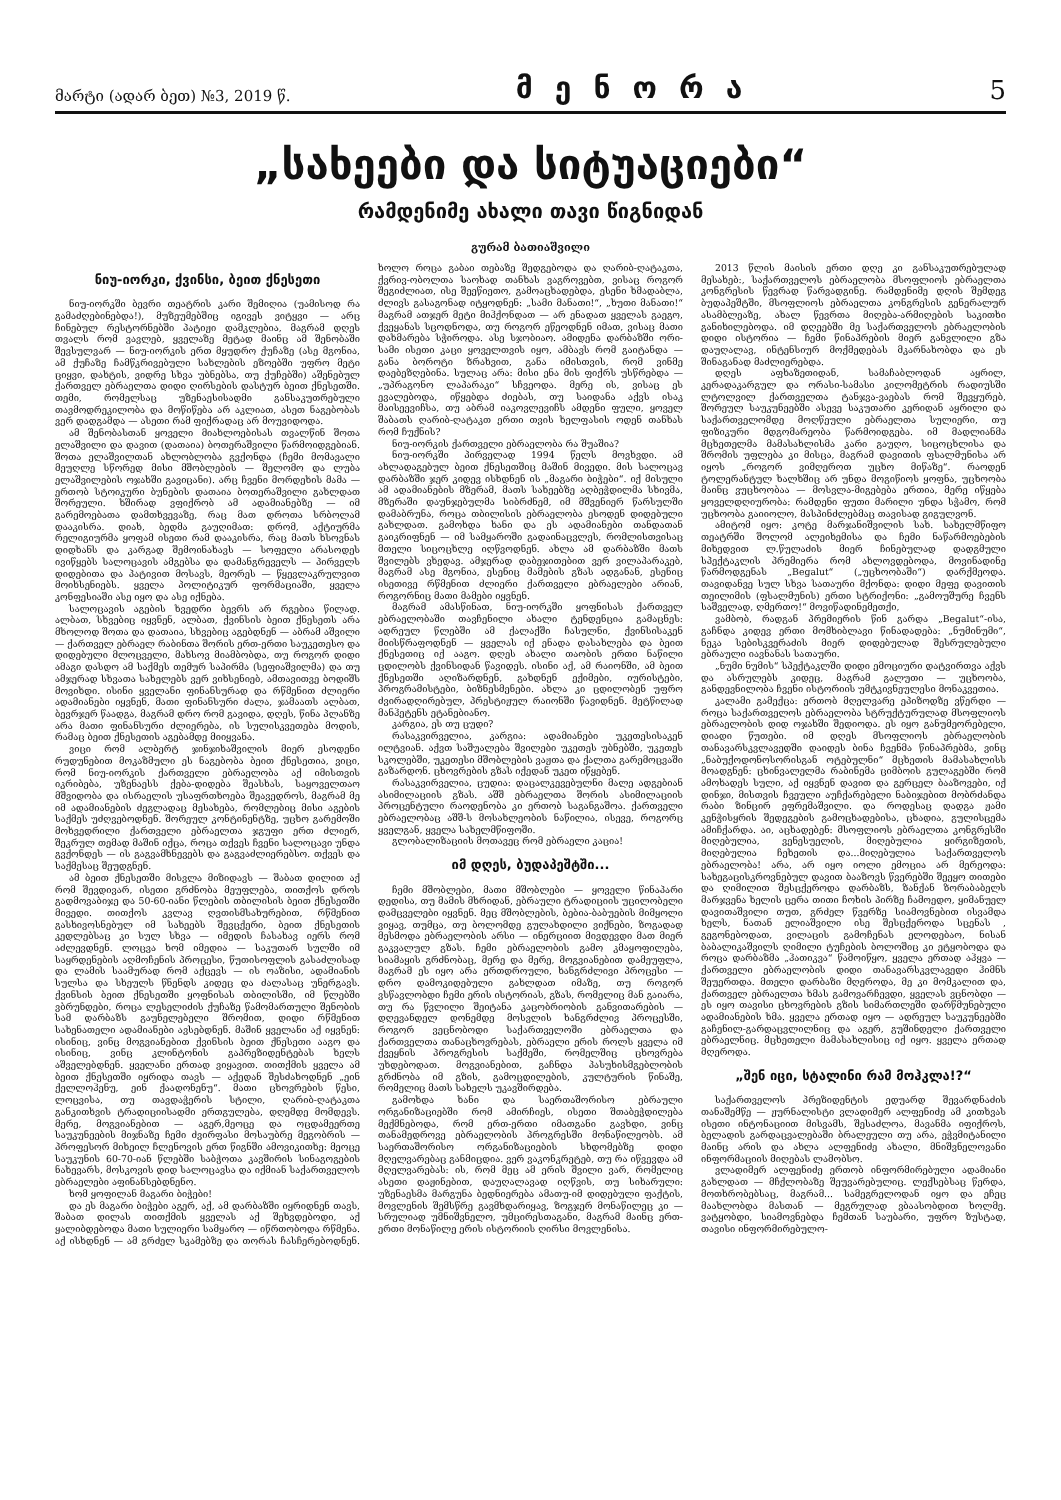მარტი (ადარ ბეთ) №3, 2019 წ. მენორა 5
„სახეები და სიტუაციები“
რამდენიმე ახალი თავი წიგნიდან
გურამ ბათიაშვილი
ნიუ-იორკი, ქვინსი, ბეით ქნესეთი
ნიუ-იორკში ბევრი თეატრის კარი შემიღია (უამისოდ რა გამაძღებინებდა!), მუზეუმებშიც იგივეს ვიტყვი — არც ჩინებულ რესტორნებში პატიჟი დამკლებია, მაგრამ დღეს თვალს რომ ვავლებ, ყველაზე მეტად მაინც ამ შენობაში შევსულვარ — ნიუ-იორკის ერთ მყუდრო ქუჩაზე (ასე მგონია, ამ ქუჩაზე ჩამწკრივებული სახლების ეზოებში უფრო მეტი ციყვი, დახტის, ვიდრე სხვა უბნებსა, თუ ქუჩებში) აშენებულ ქართველ ებრაელთა დიდი ღირსების დასტურ ბეით ქნესეთში. თემი, რომელსაც უზენაესისადმი განსაკუთრებული თავმოდრეკილობა და მოწიწება არ აკლიათ, ასეთ ნაგებობას ვერ დადგამდა — ასეთი რამ ფიქრადაც არ მოუვიდოდა.
ამ შენობასთან ყოველი მიახლოებისას თვალწინ შოთა ელაშვილი და დავით (დათაია) ბოთერაშვილი წარმოიდგებიან. შოთა ელაშვილთან ახლობლობა გვქონდა (ჩემი მომავალი მეუღლე სწორედ მისი მშობლების — შელომო და ლუბა ელაშვილების ოჯახში გავიცანი). არც ჩვენი მორდეხის მამა — ერთობ სტოიკური ბუნების დათაია ბოთერაშვილი გახლდათ შორეული. ხშირად ვფიქრობ ამ ადამიანებზე — იმ გარემოებათა დამთხვევაზე, რაც მათ დროთა სრბოლამ დააკისრა. დიახ, ბედმა გაუღიმათ: დრომ, აქტიურმა რელიგიურმა ყოფამ ისეთი რამ დააკისრა, რაც მათს ხსოვნას დიდხანს და კარგად შემოინახავს — სოფელი არასოდეს ივიწყებს სალოცავის ამგებსა და დამანგრეველს — პირველს დიდებითა და პატივით მოსავს, მეორეს — წყევლაკრულვით მოიხსენიებს. ყველა პოლიტიკურ ფორმაციაში, ყველა კონფესიაში ასე იყო და ასე იქნება.
სალოცავის აგების ხვედრი ბევრს არ რგებია წილად. ალბათ, სხვებიც იყვნენ, ალბათ, ქვინსის ბეით ქნესეთს არა მხოლოდ შოთა და დათაია, სხვებიც აგებდნენ — აბრამ აშვილი — ქართველ ებრაელ რაბინთა შორის ერთ-ერთი საუკეთესო და დიდებული მლოცველი, მახსოვ მიამბობდა, თუ როგორ დიდი ამაგი დასდო ამ საქმეს თემურ საპირმა (სეფიაშვილმა) და თუ ამჯერად სხვათა სახელებს ვერ ვიხსენიებ, ამთავითვე ბოდიშს მოვიხდი. ისინი ყველანი ფინანსურად და რწმენით ძლიერი ადამიანები იყვნენ, მათი ფინანსური ძალა, ჯამაათს ალბათ, ბევრჯერ წაადგა, მაგრამ დრო რომ გავიდა, დღეს, წინა პლანზე არა მათი ფინანსური ძლიერება, ის სულისკვეთება მოდის, რამაც ბეით ქნესეთის აგებამდე მიიყვანა.
ვიცი რომ ალბერტ ჯინჯიხაშვილის მიერ ესოდენი რუდუნებით მოკაზმული ეს ნაგებობა ბეით ქნესეთია, ვიცი, რომ ნიუ-იორკის ქართველი ებრაელობა აქ იმისთვის იკრიბება, უზენაესს ქება-დიდება შეასხას, საყოველთაო მშვიდობა და ისრაელის უსაფრთხოება შეავედროს, მაგრამ მე იმ ადამიანების ძეგლადაც მესახება, რომლებიც მისი აგების საქმეს უძღვებოდნენ. შორეულ კონტინენტზე, უცხო გარემოში მოხვედრილი ქართველი ებრაელთა ჯგუფი ერთ ძლიერ, შეკრულ თემად მაშინ იქცა, როცა თქვეს ჩვენი სალოცავი უნდა გვქონდეს — ის გაგვამხნევებს და გაგვაძლიერებსო. თქვეს და საქმესაც შეუდგნენ.
ამ ბეით ქნესეთში მისვლა მიზიდავს — შაბათ დილით აქ რომ შევდივარ, ისეთი გრძნობა მეუფლება, თითქოს დროს გადმოვაბიჯე და 50-60-იანი წლების თბილისის ბეით ქნესეთში მივედი. თითქოს კვლავ ღვთისმსახურებით, რწმენით გასხივოსნებულ იმ სახეებს შევცქერი, ბეით ქნესეთის კედლებსაც კი სულ სხვა — იმედის ჩასახავ იერს რომ აძლევდნენ. ლოცვა ხომ იმედია — საკუთარ სულში იმ საყრდენების აღმოჩენის პროცესი, წუთისოფლის გასაძლისად და ლამის საამურად რომ აქცევს — ის ოაზისი, ადამიანის სულსა და სხეულს წნენდს კიდეც და ძალასაც უნერგავს. ქვინსის ბეით ქნესეთში ყოფნისას თბილისში, იმ წლებში ვბრუნდები, როცა ლესელიძის ქუჩაზე წამომართული შენობის სამ დარბაზს გაუნელებელი შრომით, დიდი რწმენით სახენათელი ადამიანები ავსებდნენ. მაშინ ყველანი აქ იყვნენ: ისინიც, ვინც მოგვიანებით ქვინსის ბეით ქნესეთი ააგო და ისინიც, ვინც კლინტონის გაპრეზიდენტებას ხელს აშველებდნენ. ყველანი ერთად ვიყავით. თითქმის ყველა ამ ბეით ქნესეთში იყრიდა თავს — აქედან შესძახოდნენ „ეინ ქელლოჰენუ, ეინ ქაადონენუ“. მათი ცხოვრების წესი, ლოცვისა, თუ თავდაჭერის სტილი, ღარიბ-ღატაკთა განკითხვის ტრადიციისადმი ერთგულება, დღემდე მომდევს. მერე, მოგვიანებით — აგერ,მეოცე და ოცდამეერთე საუკუნეების მიჯნაზე ჩემი ძვირფასი მოსაუბრე მეგობრის — პროფესორ მიხეილ ჩლენოვის ერთ წიგნში ამოვიკითხე: მეოცე საუკუნის 60-70-იან წლებში საბჭოთა კავშირის სინაგოგების ნახევარს, მოსკოვის დიდ სალოცავსა და იქმიან საქართველოს ებრაელები აფინანსებდნენო.
ხომ ყოფილან მაგარი ბიჭები!
და ეს მაგარი ბიჭები აგერ, აქ, ამ დარბაზში იყრიდნენ თავს, შაბათ დილას თითქმის ყველას აქ შეხვდებოდი, აქ ყალიბდებოდა მათი სულიერი სამყარო — იწრთობოდა რწმენა. აქ ისხდნენ — ამ გრძელ სკამებზე და თორას ჩასჩერებოდნენ. ხოლო როცა გაბაი თებაზე შედგებოდა და ღარიბ-ღატაკთა, ქვრივ-ობოლთა საოხად თანხას ვაგროვებთ, ვისაც როგორ შეგიძლიათ, ისე შეეწიეთო, გამოაცხადებდა, ესენი ხმადაბლა, ძლივს გასაგონად იტყოდნენ: „სამი მანათი!“, „ხუთი მანათი!“ მაგრამ ათჯერ მეტი მიჰქონდათ — არ ენადათ ყველას გაეგო, ქვეყანას სცოდნოდა, თუ როგორ ეწეოდნენ იმათ, ვისაც მათი დახმარება სჭიროდა. ასე სჯობიაო. ამიდენა დარბაზში ორი-სამი ისეთი კაცი ყოველთვის იყო, ამბავს რომ გაიტანდა — განა ბოროტი ზრახვით, განა იმისთვის, რომ ვინმე დაებეზღებინა. სულაც არა: მისი ენა მის ფიქრს უსწრებდა — „უპრაგონო ლაპარაკი“ სჩვეოდა. მერე ის, ვისაც ეს ევალებოდა, იწყებდა ძიებას, თუ საიდანა აქვს ისაკ მაისეევიჩსა, თუ აბრამ იაკოვლევიჩს ამდენი ფული, ყოველ შაბათს ღარიბ-ღატაკთ ერთი თვის ხელფასის ოდენ თანხას რომ ჩუქნის?
ნიუ-იორკის ქართველი ებრაელობა რა შუაშია?
ნიუ-იორკში პირველად 1994 წელს მოვხვდი. ამ ახლადაგებულ ბეით ქნესეთშიც მაშინ მივედი. მის სალოცავ დარბაზში ჯერ კიდევ ისხდნენ ის „მაგარი ბიჭები“. იქ მისული ამ ადამიანების მზერამ, მათს სახეებზე აღბეჭდილმა სხივმა, მზერაში დაუნჯებულმა სიბრძნემ, იმ მშვენიერ წარსულში დამაბრუნა, როცა თბილისის ებრაელობა ესოდენ დიდებული გახლდათ. გამოხდა ხანი და ეს ადამიანები თანდათან გაიკრიფნენ — იმ სამყაროში გადაინაცვლეს, რომლისთვისაც მთელი სიცოცხლე იღწვოდნენ. ახლა ამ დარბაზში მათს შვილებს ვხედავ. ამჯერად დაბეჯითებით ვერ ვილაპარაკებ, მაგრამ ასე მგონია, ესენიც მამების გზას ადგანან, ესენიც ისეთივე რწმენით ძლიერი ქართველი ებრაელები არიან, როგორნიც მათი მამები იყვნენ.
მაგრამ ამასწინათ, ნიუ-იორკში ყოფნისას ქართველ ებრაელობაში თავჩენილი ახალი ტენდენცია გამაცნეს: ადრეულ წლებში ამ ქალაქში ჩასულნი, ქვინსისაკენ მიისწრაფოდნენ — ყველას იქ ენადა დასახლება და ბეით ქნესეთიც იქ ააგო. დღეს ახალი თაობის ერთი ნაწილი ცდილობს ქვინსიდან წავიდეს. ისინი აქ, ამ რაიონში, ამ ბეით ქნესეთში აღიზარდნენ, გახდნენ ექიმები, იურისტები, პროგრამისტები, ბიზნესმენები. ახლა კი ცდილობენ უფრო ძვირადღირებულ, პრესტიჟულ რაიონში წავიდნენ. მეტწილად მანჰეტენს ეტანებიანო.
კარგია, ეს თუ ცუდი?
რასაკვირველია, კარგია: ადამიანები უკეთესისაკენ ილტვიან. აქვთ საშუალება შვილები უკეთეს უბნებში, უკეთეს სკოლებში, უკეთესი მშობლების ვაჟთა და ქალთა გარემოცვაში გაზარდონ. ცხოვრების გზას იქედან უკეთ იწყებენ.
რასაკვირველია, ცუდია: დაცალკევებულნი მალე ადგებიან ასიმილაციის გზას. აშშ ებრაელთა შორის ასიმილაციის პროცენტული რაოდენობა კი ერთობ საგანგაშოა. ქართველი ებრაელობაც აშშ-ს მოსახლეობის ნაწილია, ისევე, როგორც ყველგან, ყველა სახელმწიფოში.
გლობალიზაციის მოთავეც რომ ებრაელი კაცია!
იმ დღეს, ბუდაპეშტში...
ჩემი მშობლები, მათი მშობლები — ყოველი წინაპარი დედისა, თუ მამის მხრიდან, ებრაული ტრადიციის უცილობელი დამცველები იყვნენ. მეც მშობლების, ბებია-ბაბუების მიმყოლი ვიყავ, თუმცა, თუ ბოლომდე გულახდილი ვიქნები, ზოგადად მესმოდა ებრაელობის არსი — ინერციით მივდევდი მათ მიერ გაკვალულ გზას. ჩემი ებრაელობის გამო კმაყოფილება, სიამაყის გრძნობაც, მერე და მერე, მოგვიანებით დამეუფლა, მაგრამ ეს იყო არა ერთდროული, ხანგრძლივი პროცესი — დრო დამოკიდებული გახლდათ იმაზე, თუ როგორ ვსწავლობდი ჩემი ერის ისტორიას, გზას, რომელიც მან გაიარა, თუ რა წვლილი შეიტანა კაცობრიობის განვითარების — დღევანდელ დონემდე მოსვლის ხანგრძლივ პროცესში, როგორ ვეცნობოდი საქართველოში ებრაელთა და ქართველთა თანაცხოვრებას, ებრაელი ერის როლს ყველა იმ ქვეყნის პროგრესის საქმეში, რომელშიც ცხოვრება უხდებოდათ. მოგვიანებით, გაჩნდა პასუხისმგებლობის გრძნობა იმ გზის, გამოცდილების, კულტურის წინაშე, რომელიც მათს სახელს უკავშირდება.
გამოხდა ხანი და საერთაშორისო ებრაული ორგანიზაციებში რომ ამირჩიეს, ისეთი შთაბეჭდილება მექმნებოდა, რომ ერთ-ერთი იმათგანი გავხდი, ვინც თანამედროვე ებრაელობის პროგრესში მონაწილეობს. ამ საერთაშორისო ორგანიზაციების სხდომებზე დიდი მღელვარებაც განმიცდია. ვერ ვაკონკრეტებ, თუ რა იწვევდა ამ მღელვარებას: ის, რომ მეც ამ ერის შვილი ვარ, რომელიც ასეთი დაჟინებით, დაუღალავად იღწვის, თუ სიხარული: უზენაესმა მარგუნა ბედნიერება ამათუ-იმ დიდებული ფაქტის, მოვლენის შემსწრე გავმხდარიყავ, ზოგჯერ მონაწილეც კი — სრულიად უმნიშვნელო, უმცირესთაგანი, მაგრამ მაინც ერთ-ერთი მონაწილე ერის ისტორიის ღირსი მოვლენისა.
2013 წლის მაისის ერთი დღე კი განსაკუთრებულად მესახებ:, საქართველოს ებრაელობა მსოფლიოს ებრაელთა კონგრესის წევრად წარვადგინე. რამდენიმე დღის შემდეგ ბუდაპეშტში, მსოფლიოს ებრაელთა კონგრესის გენერალურ ასამბლეაზე, ახალ წევრთა მიღება-არმიღების საკითხი განიხილებოდა. იმ დღეებში მე საქართველოს ებრაელობის დიდი ისტორია — ჩემი წინაპრების მიერ განვლილი გზა დაუღალავ, ინტენსიურ მოქმედებას მკარნახობდა და ეს შინაგანად მაძლიერებდა.
დღეს აფხაზეთიდან, სამაჩაბლოდან აყრილ, კერადაკარგულ და ორასი-სამასი კილომეტრის რადიუსში ლტოლვილ ქართველთა ტანჯვა-ვაებას რომ შევყურებ, შორეულ საუკუნეებში ასევე საკუთარი კერიდან აყრილი და საქართველომდე მოღწეული ებრაელთა სულიერი, თუ ფიზიკური მდგომარეობა წარმოიდგება. იმ მადლიანმა მცხეთელმა მამასახლისმა კარი გაუღო, სიცოცხლისა და შრომის უფლება კი მისცა, მაგრამ დავითის ფსალმუნისა არ იყოს „როგორ ვიმღეროთ უცხო მიწაზე“. რაოდენ ტოლერანტულ ხალხშიც არ უნდა მოგიწიოს ყოფნა, უცხოობა მაინც ვუცხოობაა — მოსვლა-მიგებება ერთია, მერე იწყება ყოველდღიურობა: რამდენი ფუთი მარილი უნდა სჭამო, რომ უცხოობა გაიიოლო, მასპინძლებმაც თავისად გიგულვონ.
ამიტომ იყო: კოტე მარჯანიშვილის სახ. სახელმწიფო თეატრში შოლომ ალეიხემისა და ჩემი ნაწარმოებების მიხედვით ლ.წულაძის მიერ ჩინებულად დადგმული სპექტაკლის პრემიერა რომ ახლოვდებოდა, მოვინადინე წარმოდგენას „Begalut“ („უცხოობაში“) დარქმეოდა. თავიდანვე სულ სხვა სათაური მქონდა: დიდი მეფე დავითის თეილიმის (ფსალმუნის) ერთი სტრიქონი: „გამოუშურე ჩვენს საშველად, ღმერთო!“ მოვიწადინემეთქი,
ვამბობ, რადგან პრემიერის წინ გარდა „Begalut“-ისა, გაჩნდა კიდევ ერთი მომხიბლავი წინადადება: „ნუმინუმი“, ნეკა სებისკვერაძის მიერ დიდებულად შესრულებული ებრაული იავნანას სათაური.
„ნუმი ნუმის“ სპექტაკლში დიდი ემოციური დატვირთვა აქვს და ასრულებს კიდეც, მაგრამ გალუთი — უცხოობა, განდევნილობა ჩვენი ისტორიის უმტკივნეულესი მონაკვეთია.
კალამი გამექცა: ერთობ მღელვარე ეპიზოდზე ვწერდი — როცა საქართველოს ებრაელობა სტრუქტურულად მსოფლიოს ებრაელობის დიდ ოჯახში შედიოდა. ეს იყო განუმეორებელი, დიადი წუთები. იმ დღეს მსოფლიოს ებრაელობის თანავარსკვლავედში დაიდეს ბინა ჩვენმა წინაპრებმა, ვინც „ნაბუქოდონოსორისგან ოტებულნი“ მცხეთის მამასახლისს მოადგნენ: ცხინვალელმა რაბინემა ციმბოის გულაგებში რომ ამოხადეს სული, აქ იყვნენ დავით და გერცელ ბააზოვები, იქ დინჯი, მისთვის ჩვეული აუჩქარებელი ნაბიჯებით მობრძანდა რაბი ზინცირ ეფრემაშვილი. და როდესაც დადგა ჟამი კენჭისყრის შედეგების გამოცხადებისა, ცხადია, გულისცემა ამიჩქარდა. აი, აცხადებენ: მსოფლიოს ებრაელთა კონგრესში მიღებულია, ვენესუელის, მიღებულია ყირგიზეთის, მიღებულია ჩეხეთის და...მიღებულია საქართველოს ებრაელობა! არა, არ იყო იოლი ემოცია არ მერეოდა: სახეგაცისკროვნებულ დავით ბააზოვს წვერებში შეეყო თითები და ღიმილით შესცქეროდა დარბაზს, ზანქან ზორაბაბელს მარჯვენა ხელის ცერა თითი ჩოხის პირზე ჩამოედო, ყიმანუელ დავითაშვილი თუთ, გრძელ წვერზე სიამოვნებით ისვამდა ხელს, ნათან ელიაშვილი ისე შესცქეროდა სცენას , გეგონებოდათ, ვილაცის გამოჩენას ელოდებაო, ნისან ბაბალიკაშვილს ღიმილი ტუჩების ბოლოშიც კი ეტყობოდა და როცა დარბაზმა „ჰათიკვა“ წამოიწყო, ყველა ერთად აჰყვა — ქართველი ებრაელობის დიდი თანავარსკვლავედი ჰიმნს შეუერთდა. მთელი დარბაზი მღეროდა, მე კი მომკალით და, ქართველ ებრაელთა ხმას გამოვარჩევდი, ყველას ვცნობდი — ეს იყო თავისი ცხოვრების გზის სიმართლეში დარწმუნებული ადამიანების ხმა. ყველა ერთად იყო — ადრეულ საუკუნეებში გაჩენილ-გარდაცვლილნიც და აგერ, გუშინდელი ქართველი ებრაელნიც. მცხეთელი მამასახლისიც იქ იყო. ყველა ერთად მღეროდა.
„შენ იცი, სტალინი რამ მოჰკლა!?“
საქართველოს პრეზიდენტის ედუარდ შევარდნაძის თანაშემწე — ჟურნალისტი ვლადიმერ ალფენიძე ამ კითხვას ისეთი ინტონაციით მისვამს, შესაძლოა, მავანმა იფიქროს, ბელადის გარდაცვალებაში ბრალეული თუ არა, ეჭვმიტანილი მაინც არის და ახლა ალფენიძე ახალი, მნიშვნელოვანი ინფორმაციის მიღებას ლამობსო.
ვლადიმერ ალფენიძე ერთობ ინფორმირებული ადამიანი გახლდათ — მჩქლობაზე შეუვარებულიც. ლექსებსაც წერდა, მოთხრობებსაც, მაგრამ... სამეგრელოდან იყო და ეჩეც მაახლობდა მასთან — მეგრულად ვბაასობდით ხოლმე. ვატყობდი, სიამოვნებდა ჩემთან საუბარი, უფრო ზუსტად, თავისი ინფორმირებულო-